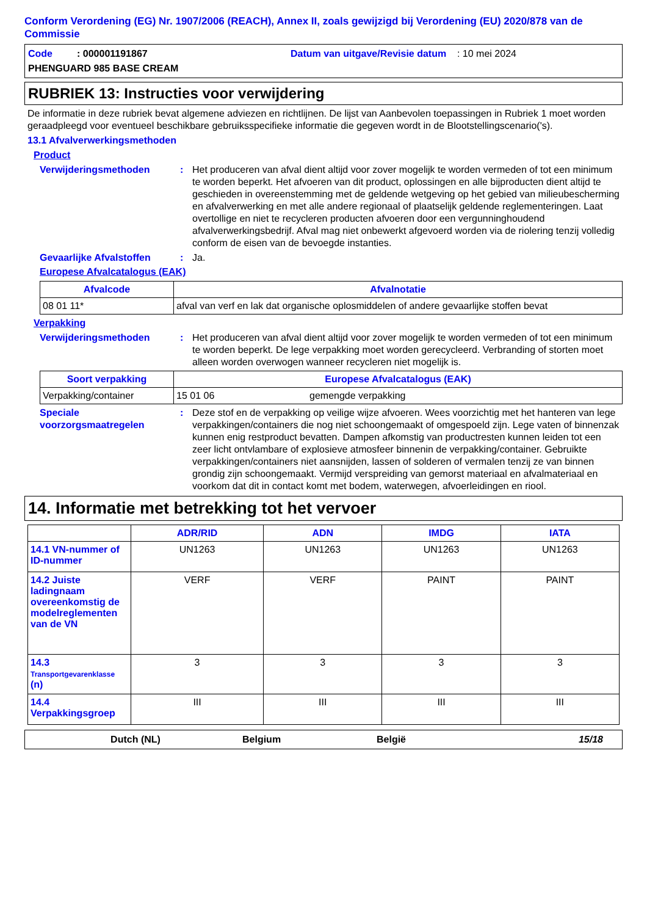Conform Verordening (EG) Nr. 1907/2006 (REACH), Annex II, zoals gewijzigd bij Verordening (EU) 2020/878 van de Commissie
Code : 000001191867 Datum van uitgave/Revisie datum : 10 mei 2024
PHENGUARD 985 BASE CREAM
RUBRIEK 13: Instructies voor verwijdering
De informatie in deze rubriek bevat algemene adviezen en richtlijnen. De lijst van Aanbevolen toepassingen in Rubriek 1 moet worden geraadpleegd voor eventueel beschikbare gebruiksspecifieke informatie die gegeven wordt in de Blootstellingscenario('s).
13.1 Afvalverwerkingsmethoden
Product
Verwijderingsmethoden : Het produceren van afval dient altijd voor zover mogelijk te worden vermeden of tot een minimum te worden beperkt. Het afvoeren van dit product, oplossingen en alle bijproducten dient altijd te geschieden in overeenstemming met de geldende wetgeving op het gebied van milieubescherming en afvalverwerking en met alle andere regionaal of plaatselijk geldende reglementeringen. Laat overtollige en niet te recycleren producten afvoeren door een vergunninghoudend afvalverwerkingsbedrijf. Afval mag niet onbewerkt afgevoerd worden via de riolering tenzij volledig conform de eisen van de bevoegde instanties.
Gevaarlijke Afvalstoffen
: Ja.
Europese Afvalcatalogus (EAK)
| Afvalcode | Afvalnotatie |
| --- | --- |
| 08 01 11* | afval van verf en lak dat organische oplosmiddelen of andere gevaarlijke stoffen bevat |
Verpakking
Verwijderingsmethoden : Het produceren van afval dient altijd voor zover mogelijk te worden vermeden of tot een minimum te worden beperkt. De lege verpakking moet worden gerecycleerd. Verbranding of storten moet alleen worden overwogen wanneer recycleren niet mogelijk is.
| Soort verpakking | Europese Afvalcatalogus (EAK) | |
| --- | --- | --- |
| Verpakking/container | 15 01 06 | gemengde verpakking |
Speciale voorzorgsmaatregelen
: Deze stof en de verpakking op veilige wijze afvoeren. Wees voorzichtig met het hanteren van lege verpakkingen/containers die nog niet schoongemaakt of omgespoeld zijn. Lege vaten of binnenzak kunnen enig restproduct bevatten. Dampen afkomstig van productresten kunnen leiden tot een zeer licht ontvlambare of explosieve atmosfeer binnenin de verpakking/container. Gebruikte verpakkingen/containers niet aansnijden, lassen of solderen of vermalen tenzij ze van binnen grondig zijn schoongemaakt. Vermijd verspreiding van gemorst materiaal en afvalmateriaal en voorkom dat dit in contact komt met bodem, waterwegen, afvoerleidingen en riool.
14. Informatie met betrekking tot het vervoer
| | ADR/RID | ADN | IMDG | IATA |
| 14.1 VN-nummer of ID-nummer | UN1263 | UN1263 | UN1263 | UN1263 |
| 14.2 Juiste ladingnaam overeenkomstig de modelreglementen van de VN | VERF | VERF | PAINT | PAINT |
| 14.3 Transportgevarenklasse (n) | 3 | 3 | 3 | 3 |
| 14.4 Verpakkingsgroep | III | III | III | III |
Dutch (NL) Belgium België 15/18